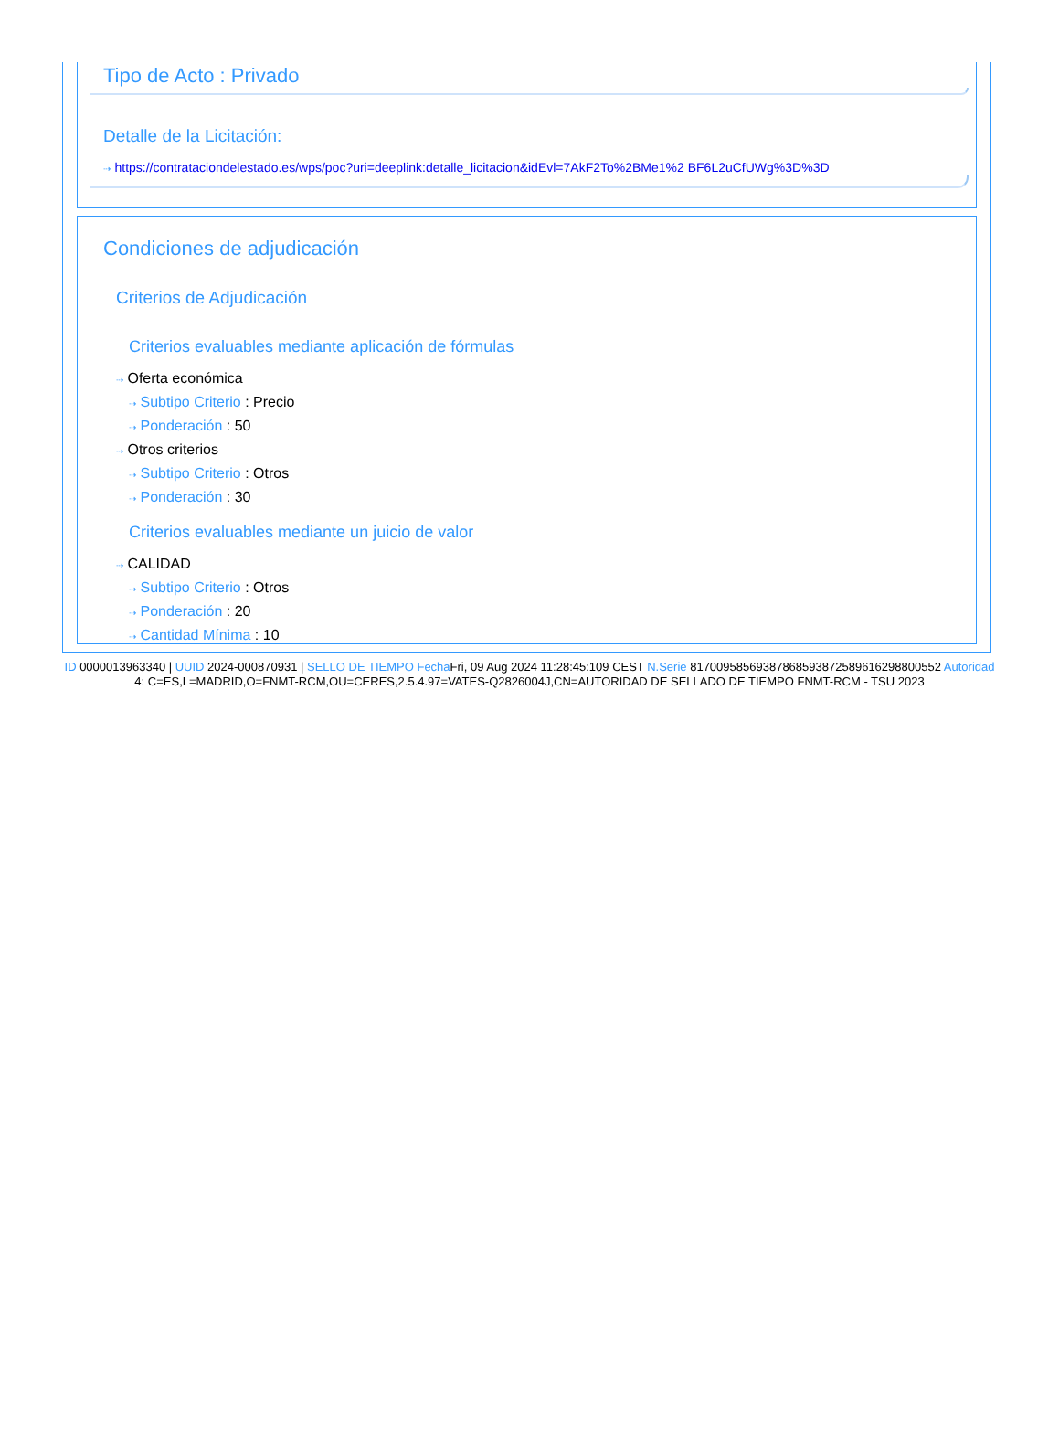Tipo de Acto : Privado
Detalle de la Licitación:
⇢ https://contrataciondelestado.es/wps/poc?uri=deeplink:detalle_licitacion&idEvl=7AkF2To%2BMe1%2 BF6L2uCfUWg%3D%3D
Condiciones de adjudicación
Criterios de Adjudicación
Criterios evaluables mediante aplicación de fórmulas
⇢ Oferta económica
⇢ Subtipo Criterio : Precio
⇢ Ponderación : 50
⇢ Otros criterios
⇢ Subtipo Criterio : Otros
⇢ Ponderación : 30
Criterios evaluables mediante un juicio de valor
⇢ CALIDAD
⇢ Subtipo Criterio : Otros
⇢ Ponderación : 20
⇢ Cantidad Mínima : 10
ID 0000013963340 | UUID 2024-000870931 | SELLO DE TIEMPO Fecha Fri, 09 Aug 2024 11:28:45:109 CEST N.Serie 8170095856938786859387258961629880055​2 Autoridad 4: C=ES,L=MADRID,O=FNMT-RCM,OU=CERES,2.5.4.97=VATES-Q2826004J,CN=AUTORIDAD DE SELLADO DE TIEMPO FNMT-RCM - TSU 2023